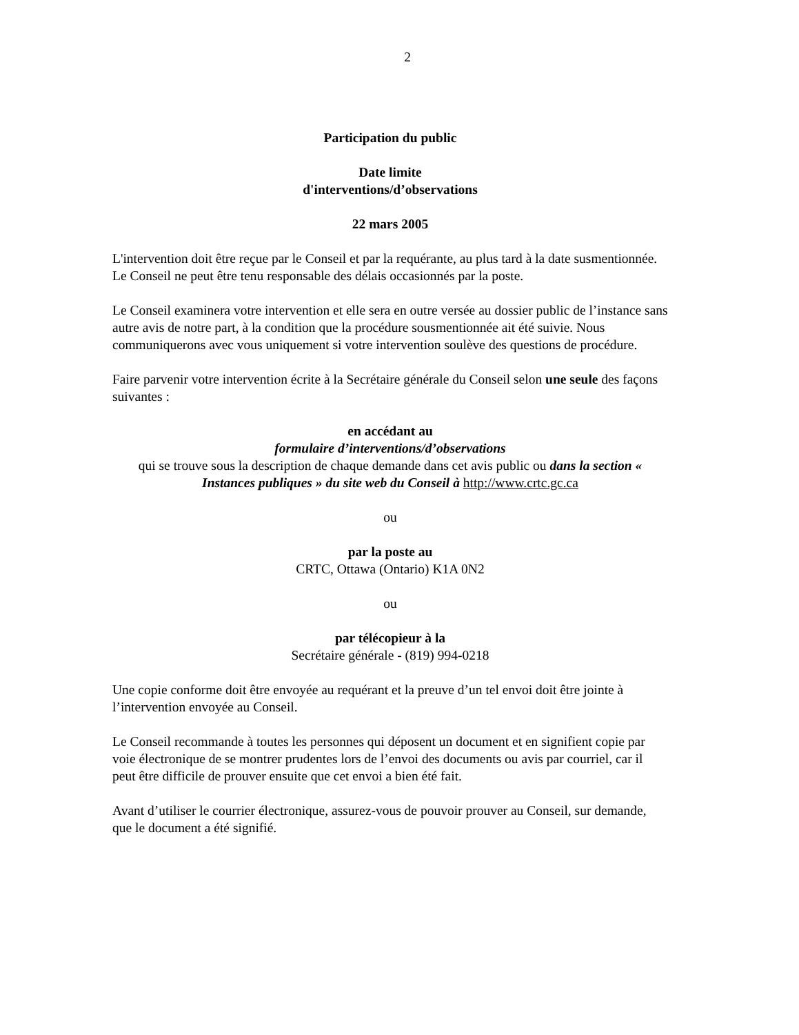2
Participation du public
Date limite
d'interventions/d’observations
22 mars 2005
L'intervention doit être reçue par le Conseil et par la requérante, au plus tard à la date susmentionnée. Le Conseil ne peut être tenu responsable des délais occasionnés par la poste.
Le Conseil examinera votre intervention et elle sera en outre versée au dossier public de l’instance sans autre avis de notre part, à la condition que la procédure sousmentionnée ait été suivie. Nous communiquerons avec vous uniquement si votre intervention soulève des questions de procédure.
Faire parvenir votre intervention écrite à la Secrétaire générale du Conseil selon une seule des façons suivantes :
en accédant au
formulaire d’interventions/d’observations
qui se trouve sous la description de chaque demande dans cet avis public ou dans la section « Instances publiques » du site web du Conseil à http://www.crtc.gc.ca
ou
par la poste au
CRTC, Ottawa (Ontario) K1A 0N2
ou
par télécopieur à la
Secrétaire générale - (819) 994-0218
Une copie conforme doit être envoyée au requérant et la preuve d’un tel envoi doit être jointe à l’intervention envoyée au Conseil.
Le Conseil recommande à toutes les personnes qui déposent un document et en signifient copie par voie électronique de se montrer prudentes lors de l’envoi des documents ou avis par courriel, car il peut être difficile de prouver ensuite que cet envoi a bien été fait.
Avant d’utiliser le courrier électronique, assurez-vous de pouvoir prouver au Conseil, sur demande, que le document a été signifié.